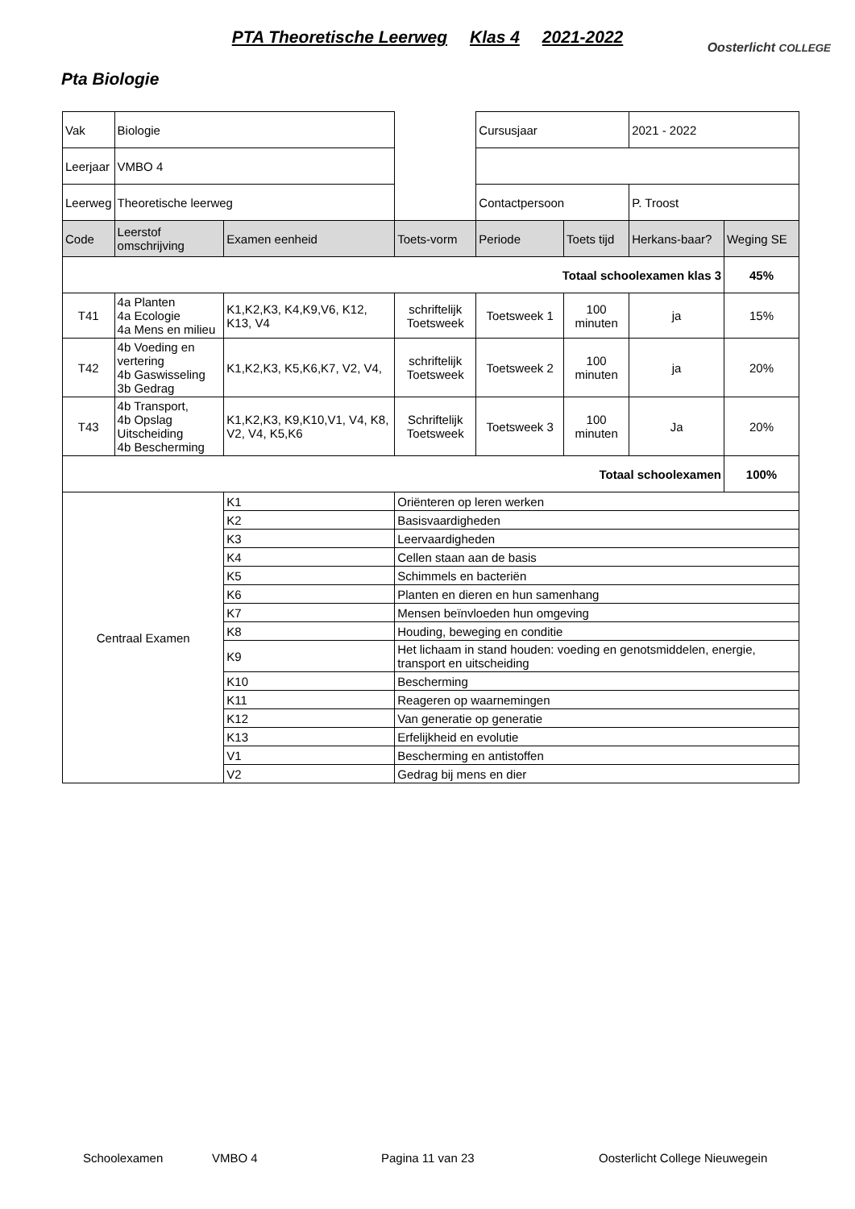PTA Theoretische Leerweg Klas 4 2021-2022
Oosterlicht COLLEGE
Pta Biologie
| Vak | Biologie | | | Cursusjaar | | 2021 - 2022 | |
| Leerjaar | VMBO 4 | | | | | | |
| Leerweg | Theoretische leerweg | | | Contactpersoon | | P. Troost | |
| Code | Leerstof omschrijving | Examen eenheid | Toets-vorm | Periode | Toets tijd | Herkans-baar? | Weging SE |
| Totaal schoolexamen klas 3 | | | | | | | 45% |
| T41 | 4a Planten 4a Ecologie 4a Mens en milieu | K1,K2,K3, K4,K9,V6, K12, K13, V4 | schriftelijk Toetsweek | Toetsweek 1 | 100 minuten | ja | 15% |
| T42 | 4b Voeding en vertering 4b Gaswisseling 3b Gedrag | K1,K2,K3, K5,K6,K7, V2, V4, | schriftelijk Toetsweek | Toetsweek 2 | 100 minuten | ja | 20% |
| T43 | 4b Transport, 4b Opslag Uitscheiding 4b Bescherming | K1,K2,K3, K9,K10,V1, V4, K8, V2, V4, K5,K6 | Schriftelijk Toetsweek | Toetsweek 3 | 100 minuten | Ja | 20% |
| Totaal schoolexamen | | | | | | | 100% |
| Centraal Examen | | K1 | Oriënteren op leren werken | | | | |
| | | K2 | Basisvaardigheden | | | | |
| | | K3 | Leervaardigheden | | | | |
| | | K4 | Cellen staan aan de basis | | | | |
| | | K5 | Schimmels en bacteriën | | | | |
| | | K6 | Planten en dieren en hun samenhang | | | | |
| | | K7 | Mensen beïnvloeden hun omgeving | | | | |
| | | K8 | Houding, beweging en conditie | | | | |
| | | K9 | Het lichaam in stand houden: voeding en genotsmiddelen, energie, transport en uitscheiding | | | | |
| | | K10 | Bescherming | | | | |
| | | K11 | Reageren op waarnemingen | | | | |
| | | K12 | Van generatie op generatie | | | | |
| | | K13 | Erfelijkheid en evolutie | | | | |
| | | V1 | Bescherming en antistoffen | | | | |
| | | V2 | Gedrag bij mens en dier | | | | |
Schoolexamen VMBO 4 Pagina 11 van 23 Oosterlicht College Nieuwegein